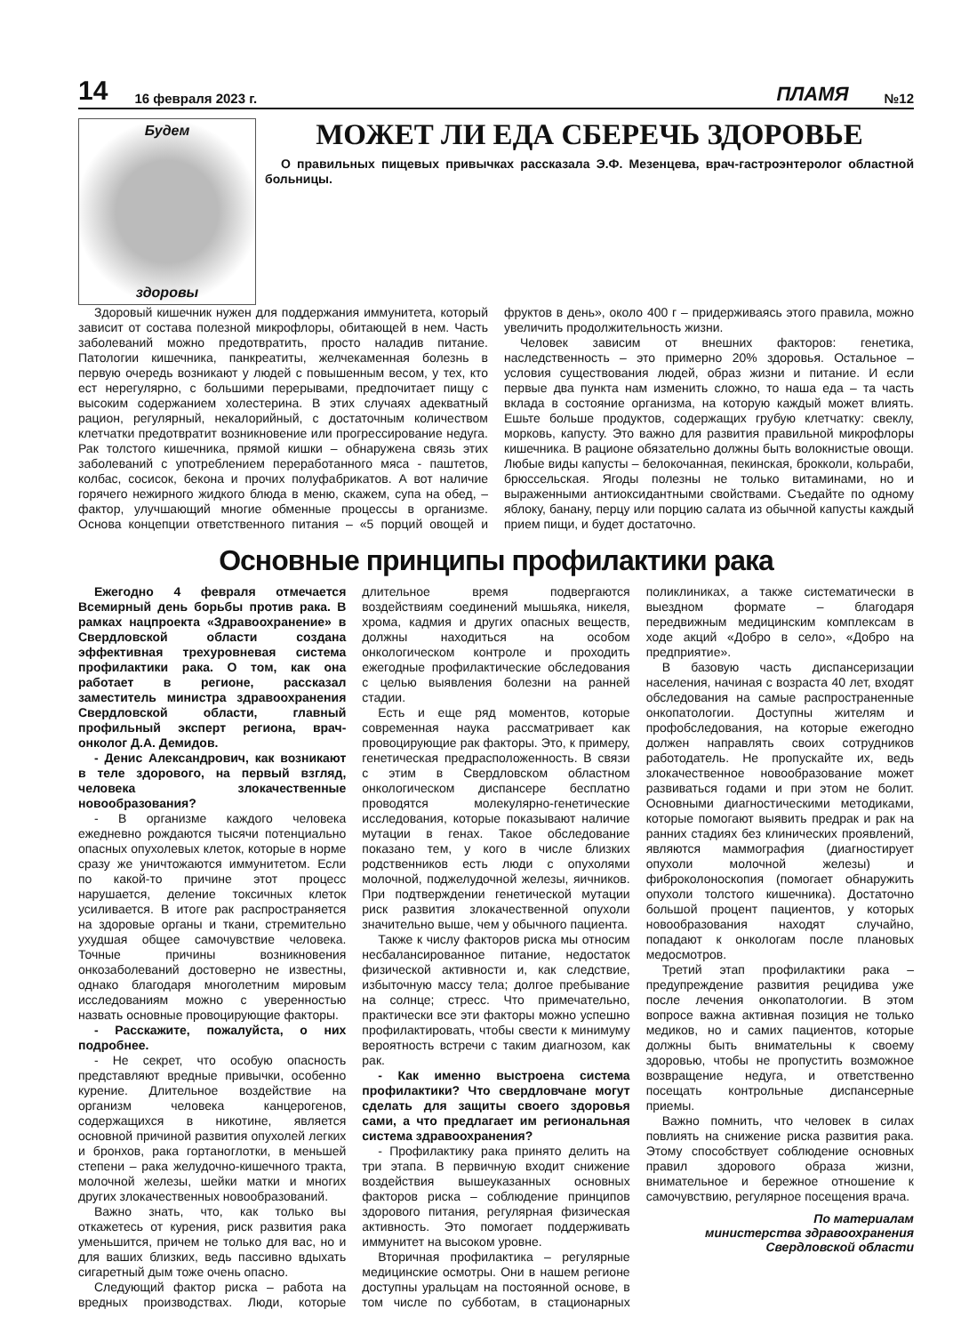14 16 февраля 2023 г. ПЛАМЯ №12
Будем
здоровы
МОЖЕТ ЛИ ЕДА СБЕРЕЧЬ ЗДОРОВЬЕ
О правильных пищевых привычках рассказала Э.Ф. Мезенцева, врач-гастроэнтеролог областной больницы.
Здоровый кишечник нужен для поддержания иммунитета, который зависит от состава полезной микрофлоры, обитающей в нем. Часть заболеваний можно предотвратить, просто наладив питание. Патологии кишечника, панкреатиты, желчекаменная болезнь в первую очередь возникают у людей с повышенным весом, у тех, кто ест нерегулярно, с большими перерывами, предпочитает пищу с высоким содержанием холестерина. В этих случаях адекватный рацион, регулярный, некалорийный, с достаточным количеством клетчатки предотвратит возникновение или прогрессирование недуга. Рак толстого кишечника, прямой кишки – обнаружена связь этих заболеваний с употреблением переработанного мяса - паштетов, колбас, сосисок, бекона и прочих полуфабрикатов. А вот наличие горячего нежирного жидкого блюда в меню, скажем, супа на обед, – фактор, улучшающий многие обменные процессы в организме. Основа концепции ответственного питания – «5 порций овощей и фруктов в день», около 400 г – придерживаясь этого правила, можно увеличить продолжительность жизни.
Человек зависим от внешних факторов: генетика, наследственность – это примерно 20% здоровья. Остальное – условия существования людей, образ жизни и питание. И если первые два пункта нам изменить сложно, то наша еда – та часть вклада в состояние организма, на которую каждый может влиять. Ешьте больше продуктов, содержащих грубую клетчатку: свеклу, морковь, капусту. Это важно для развития правильной микрофлоры кишечника. В рационе обязательно должны быть волокнистые овощи. Любые виды капусты – белокочанная, пекинская, брокколи, кольраби, брюссельская. Ягоды полезны не только витаминами, но и выраженными антиоксидантными свойствами. Съедайте по одному яблоку, банану, перцу или порцию салата из обычной капусты каждый прием пищи, и будет достаточно.
Основные принципы профилактики рака
Ежегодно 4 февраля отмечается Всемирный день борьбы против рака. В рамках нацпроекта «Здравоохранение» в Свердловской области создана эффективная трехуровневая система профилактики рака. О том, как она работает в регионе, рассказал заместитель министра здравоохранения Свердловской области, главный профильный эксперт региона, врач-онколог Д.А. Демидов.
- Денис Александрович, как возникают в теле здорового, на первый взгляд, человека злокачественные новообразования?
- В организме каждого человека ежедневно рождаются тысячи потенциально опасных опухолевых клеток, которые в норме сразу же уничтожаются иммунитетом. Если по какой-то причине этот процесс нарушается, деление токсичных клеток усиливается. В итоге рак распространяется на здоровые органы и ткани, стремительно ухудшая общее самочувствие человека. Точные причины возникновения онкозаболеваний достоверно не известны, однако благодаря многолетним мировым исследованиям можно с уверенностью назвать основные провоцирующие факторы.
- Расскажите, пожалуйста, о них подробнее.
- Не секрет, что особую опасность представляют вредные привычки, особенно курение. Длительное воздействие на организм человека канцерогенов, содержащихся в никотине, является основной причиной развития опухолей легких и бронхов, рака гортаноглотки, в меньшей степени – рака желудочно-кишечного тракта, молочной железы, шейки матки и многих других злокачественных новообразований.
Важно знать, что, как только вы откажетесь от курения, риск развития рака уменьшится, причем не только для вас, но и для ваших близких, ведь пассивно вдыхать сигаретный дым тоже очень опасно.
Следующий фактор риска – работа на вредных производствах. Люди, которые длительное время подвергаются воздействиям соединений мышьяка, никеля, хрома, кадмия и других опасных веществ, должны находиться на особом онкологическом контроле и проходить ежегодные профилактические обследования с целью выявления болезни на ранней стадии.
Есть и еще ряд моментов, которые современная наука рассматривает как провоцирующие рак факторы. Это, к примеру, генетическая предрасположенность. В связи с этим в Свердловском областном онкологическом диспансере бесплатно проводятся молекулярно-генетические исследования, которые показывают наличие мутации в генах. Такое обследование показано тем, у кого в числе близких родственников есть люди с опухолями молочной, поджелудочной железы, яичников. При подтверждении генетической мутации риск развития злокачественной опухоли значительно выше, чем у обычного пациента.
Также к числу факторов риска мы относим несбалансированное питание, недостаток физической активности и, как следствие, избыточную массу тела; долгое пребывание на солнце; стресс. Что примечательно, практически все эти факторы можно успешно профилактировать, чтобы свести к минимуму вероятность встречи с таким диагнозом, как рак.
- Как именно выстроена система профилактики? Что свердловчане могут сделать для защиты своего здоровья сами, а что предлагает им региональная система здравоохранения?
- Профилактику рака принято делить на три этапа. В первичную входит снижение воздействия вышеуказанных основных факторов риска – соблюдение принципов здорового питания, регулярная физическая активность. Это помогает поддерживать иммунитет на высоком уровне.
Вторичная профилактика – регулярные медицинские осмотры. Они в нашем регионе доступны уральцам на постоянной основе, в том числе по субботам, в стационарных поликлиниках, а также систематически в выездном формате – благодаря передвижным медицинским комплексам в ходе акций «Добро в село», «Добро на предприятие».
В базовую часть диспансеризации населения, начиная с возраста 40 лет, входят обследования на самые распространенные онкопатологии. Доступны жителям и профобследования, на которые ежегодно должен направлять своих сотрудников работодатель. Не пропускайте их, ведь злокачественное новообразование может развиваться годами и при этом не болит. Основными диагностическими методиками, которые помогают выявить предрак и рак на ранних стадиях без клинических проявлений, являются маммография (диагностирует опухоли молочной железы) и фиброколоноскопия (помогает обнаружить опухоли толстого кишечника). Достаточно большой процент пациентов, у которых новообразования находят случайно, попадают к онкологам после плановых медосмотров.
Третий этап профилактики рака – предупреждение развития рецидива уже после лечения онкопатологии. В этом вопросе важна активная позиция не только медиков, но и самих пациентов, которые должны быть внимательны к своему здоровью, чтобы не пропустить возможное возвращение недуга, и ответственно посещать контрольные диспансерные приемы.
Важно помнить, что человек в силах повлиять на снижение риска развития рака. Этому способствует соблюдение основных правил здорового образа жизни, внимательное и бережное отношение к самочувствию, регулярное посещения врача.
По материалам
министерства здравоохранения
Свердловской области